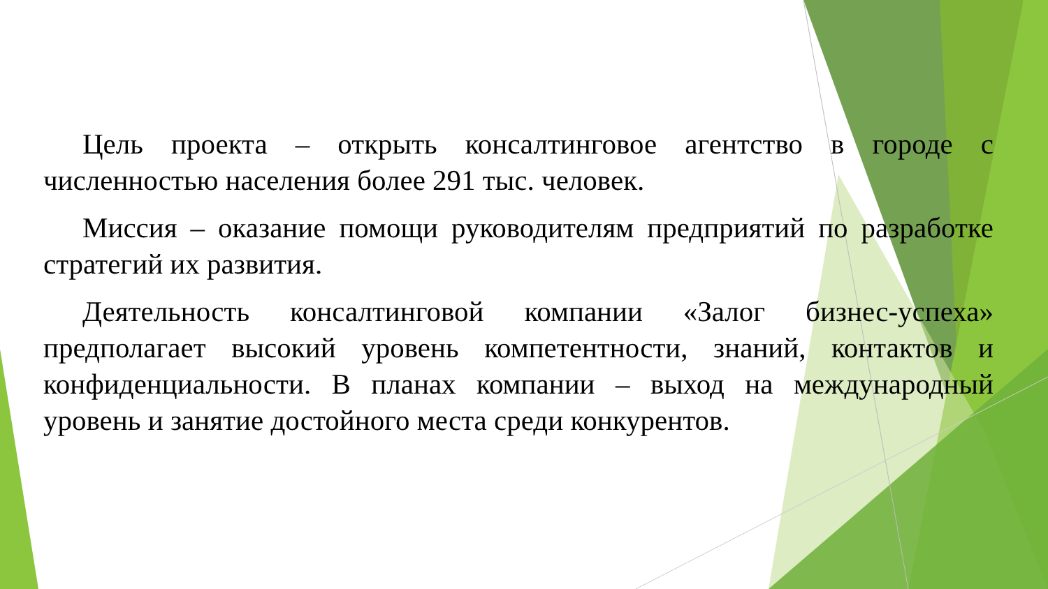Цель проекта – открыть консалтинговое агентство в городе с численностью населения более 291 тыс. человек.
Миссия – оказание помощи руководителям предприятий по разработке стратегий их развития.
Деятельность консалтинговой компании «Залог бизнес-успеха» предполагает высокий уровень компетентности, знаний, контактов и конфиденциальности. В планах компании – выход на международный уровень и занятие достойного места среди конкурентов.